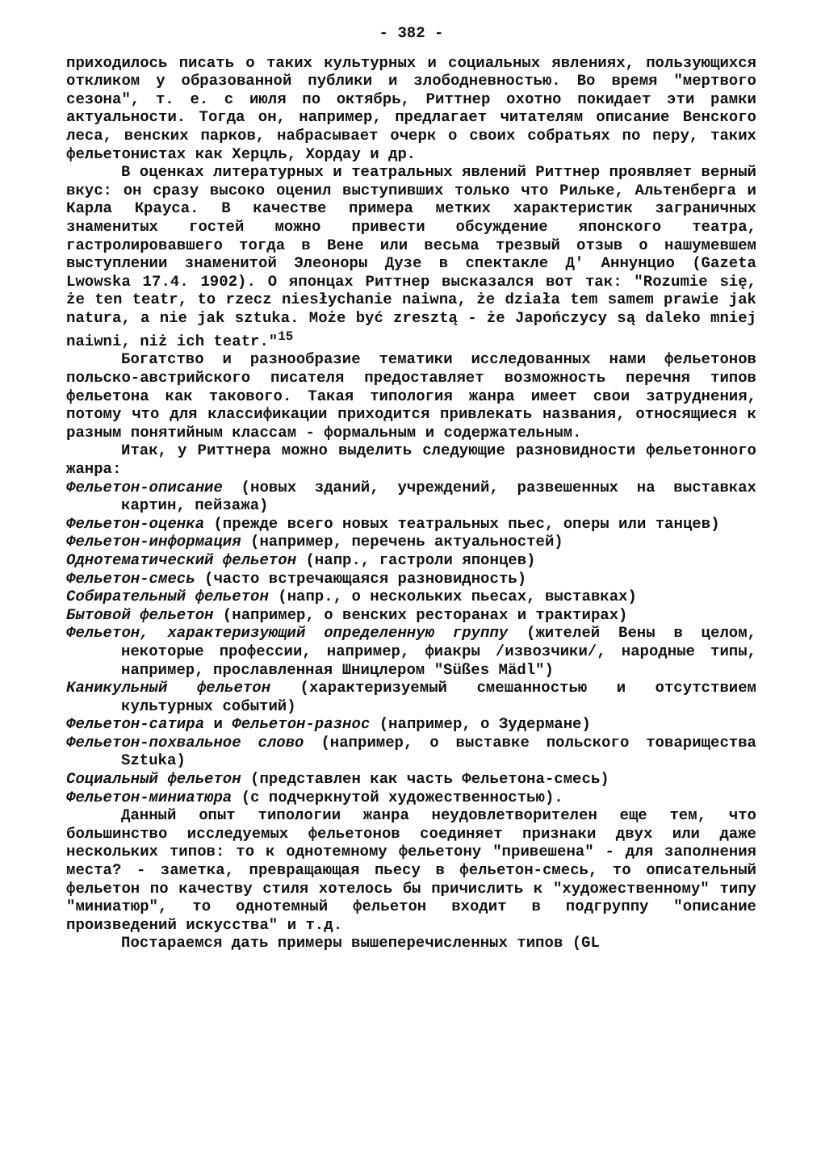- 382 -
приходилось писать о таких культурных и социальных явлениях, пользующихся откликом у образованной публики и злободневностью. Во время "мертвого сезона", т. е. с июля по октябрь, Риттнер охотно покидает эти рамки актуальности. Тогда он, например, предлагает читателям описание Венского леса, венских парков, набрасывает очерк о своих собратьях по перу, таких фельетонистах как Херцль, Хордау и др.
В оценках литературных и театральных явлений Риттнер проявляет верный вкус: он сразу высоко оценил выступивших только что Рильке, Альтенберга и Карла Крауса. В качестве примера метких характеристик заграничных знаменитых гостей можно привести обсуждение японского театра, гастролировавшего тогда в Вене или весьма трезвый отзыв о нашумевшем выступлении знаменитой Элеоноры Дузе в спектакле Д' Аннунцио (Gazeta Lwowska 17.4. 1902). О японцах Риттнер высказался вот так: "Rozumie się, że ten teatr, to rzecz niesłychanie naiwna, że działa tem samem prawie jak natura, a nie jak sztuka. Może być zresztą - że Japończycy są daleko mniej naiwni, niż ich teatr."<sup>15</sup>
Богатство и разнообразие тематики исследованных нами фельетонов польско-австрийского писателя предоставляет возможность перечня типов фельетона как такового. Такая типология жанра имеет свои затруднения, потому что для классификации приходится привлекать названия, относящиеся к разным понятийным классам - формальным и содержательным.
Итак, у Риттнера можно выделить следующие разновидности фельетонного жанра:
Фельетон-описание (новых зданий, учреждений, развешенных на выставках картин, пейзажа)
Фельетон-оценка (прежде всего новых театральных пьес, оперы или танцев)
Фельетон-информация (например, перечень актуальностей)
Однотематический фельетон (напр., гастроли японцев)
Фельетон-смесь (часто встречающаяся разновидность)
Собирательный фельетон (напр., о нескольких пьесах, выставках)
Бытовой фельетон (например, о венских ресторанах и трактирах)
Фельетон, характеризующий определенную группу (жителей Вены в целом, некоторые профессии, например, фиакры /извозчики/, народные типы, например, прославленная Шницлером "Süßes Mädl")
Каникульный фельетон (характеризуемый смешанностью и отсутствием культурных событий)
Фельетон-сатира и Фельетон-разнос (например, о Зудермане)
Фельетон-похвальное слово (например, о выставке польского товарищества Sztuka)
Социальный фельетон (представлен как часть Фельетона-смесь)
Фельетон-миниатюра (с подчеркнутой художественностью).
Данный опыт типологии жанра неудовлетворителен еще тем, что большинство исследуемых фельетонов соединяет признаки двух или даже нескольких типов: то к однотемному фельетону "привешена" - для заполнения места? - заметка, превращающая пьесу в фельетон-смесь, то описательный фельетон по качеству стиля хотелось бы причислить к "художественному" типу "миниатюр", то однотемный фельетон входит в подгруппу "описание произведений искусства" и т.д.
Постараемся дать примеры вышеперечисленных типов (GL